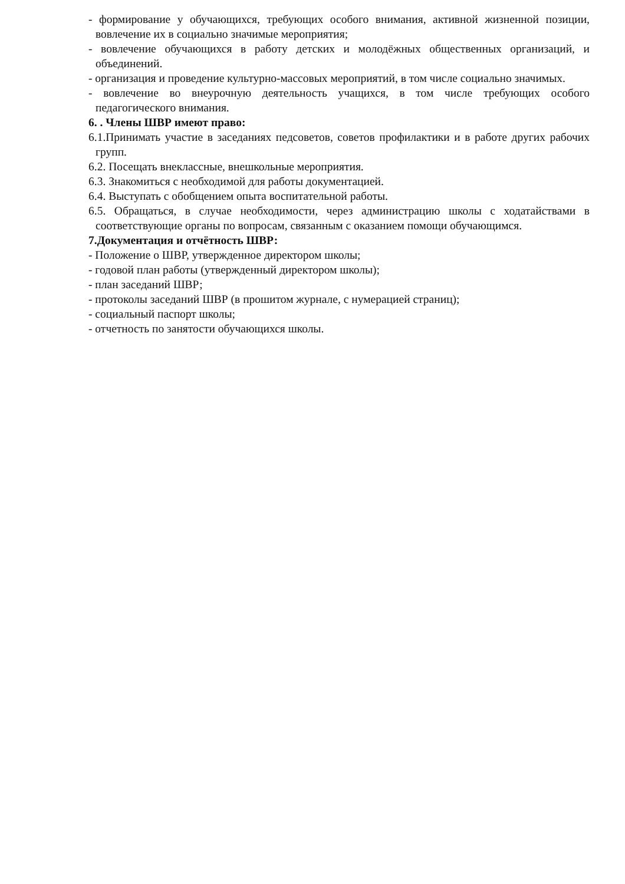- формирование у обучающихся, требующих особого внимания, активной жизненной позиции, вовлечение их в социально значимые мероприятия;
- вовлечение обучающихся в работу детских и молодёжных общественных организаций, и объединений.
- организация и проведение культурно-массовых мероприятий, в том числе социально значимых.
- вовлечение во внеурочную деятельность учащихся, в том числе требующих особого педагогического внимания.
6. . Члены ШВР имеют право:
6.1.Принимать участие в заседаниях педсоветов, советов профилактики и в работе других рабочих групп.
6.2. Посещать внеклассные, внешкольные мероприятия.
6.3. Знакомиться с необходимой для работы документацией.
6.4. Выступать с обобщением опыта воспитательной работы.
6.5. Обращаться, в случае необходимости, через администрацию школы с ходатайствами в соответствующие органы по вопросам, связанным с оказанием помощи обучающимся.
7.Документация и отчётность ШВР:
- Положение о ШВР, утвержденное директором школы;
- годовой план работы (утвержденный директором школы);
- план заседаний ШВР;
- протоколы заседаний ШВР (в прошитом журнале, с нумерацией страниц);
- социальный паспорт школы;
- отчетность по занятости обучающихся школы.